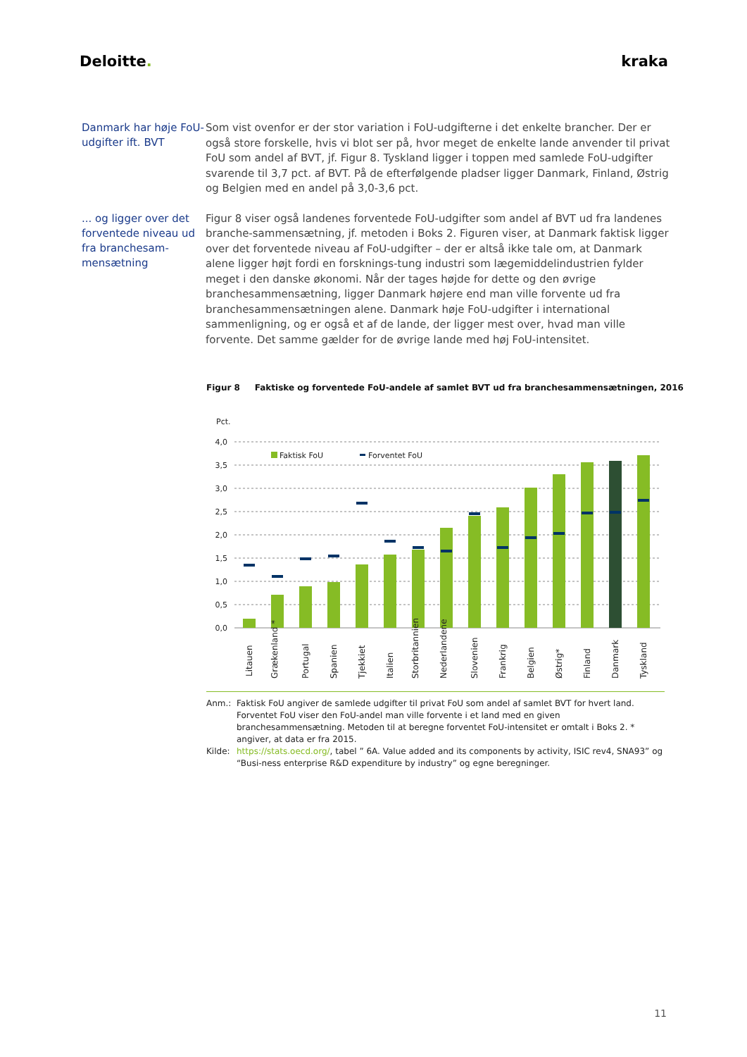Deloitte. kraka
Danmark har høje FoU-udgifter ift. BVT
Som vist ovenfor er der stor variation i FoU-udgifterne i det enkelte brancher. Der er også store forskelle, hvis vi blot ser på, hvor meget de enkelte lande anvender til privat FoU som andel af BVT, jf. Figur 8. Tyskland ligger i toppen med samlede FoU-udgifter svarende til 3,7 pct. af BVT. På de efterfølgende pladser ligger Danmark, Finland, Østrig og Belgien med en andel på 3,0-3,6 pct.
... og ligger over det forventede niveau ud fra branchesam-mensætning
Figur 8 viser også landenes forventede FoU-udgifter som andel af BVT ud fra landenes branche-sammensætning, jf. metoden i Boks 2. Figuren viser, at Danmark faktisk ligger over det forventede niveau af FoU-udgifter – der er altså ikke tale om, at Danmark alene ligger højt fordi en forsknings-tung industri som lægemiddelindustrien fylder meget i den danske økonomi. Når der tages højde for dette og den øvrige branchesammensætning, ligger Danmark højere end man ville forvente ud fra branchesammensætningen alene. Danmark høje FoU-udgifter i international sammenligning, og er også et af de lande, der ligger mest over, hvad man ville forvente. Det samme gælder for de øvrige lande med høj FoU-intensitet.
Figur 8 Faktiske og forventede FoU-andele af samlet BVT ud fra branchesammensætningen, 2016
Pct.
4,0
3,5
3,0
2,5
2,0
1,5
1,0
0,5
0,0
Faktisk FoU
Forventet FoU
Litauen
Grækenland *
Portugal
Spanien
Tjekkiet
Italien
Storbritannien
Nederlandene
Slovenien
Frankrig
Belgien
Østrig*
Finland
Danmark
Tyskland
Anm.: Faktisk FoU angiver de samlede udgifter til privat FoU som andel af samlet BVT for hvert land. Forventet FoU viser den FoU-andel man ville forvente i et land med en given branchesammensætning. Metoden til at beregne forventet FoU-intensitet er omtalt i Boks 2. * angiver, at data er fra 2015.
Kilde: https://stats.oecd.org/, tabel ” 6A. Value added and its components by activity, ISIC rev4, SNA93” og “Busi-ness enterprise R&D expenditure by industry” og egne beregninger.
11